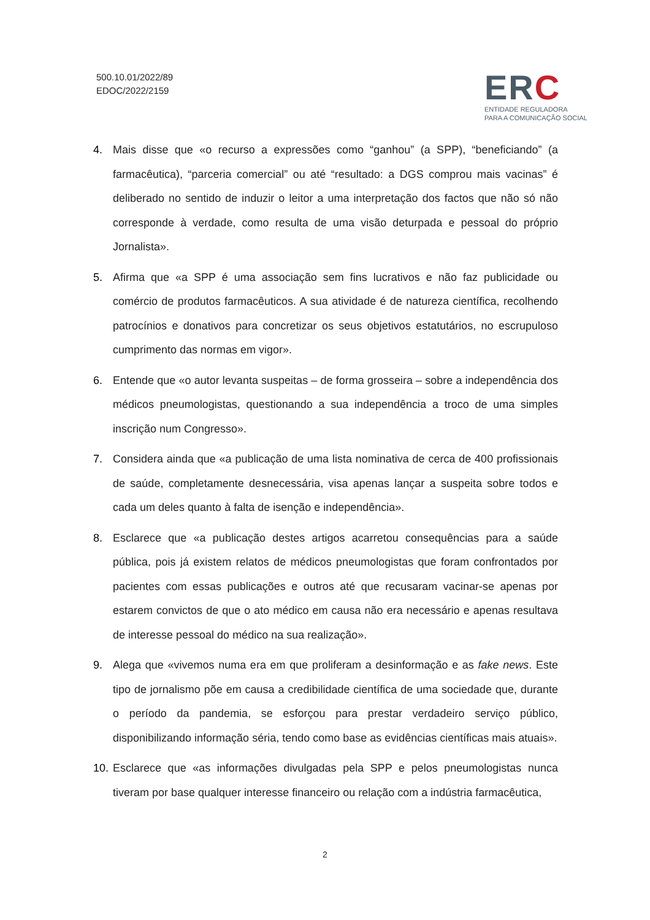500.10.01/2022/89
EDOC/2022/2159
ERC
ENTIDADE REGULADORA
PARA A COMUNICAÇÃO SOCIAL
4. Mais disse que «o recurso a expressões como “ganhou” (a SPP), “beneficiando” (a farmacêutica), “parceria comercial” ou até “resultado: a DGS comprou mais vacinas” é deliberado no sentido de induzir o leitor a uma interpretação dos factos que não só não corresponde à verdade, como resulta de uma visão deturpada e pessoal do próprio Jornalista».
5. Afirma que «a SPP é uma associação sem fins lucrativos e não faz publicidade ou comércio de produtos farmacêuticos. A sua atividade é de natureza científica, recolhendo patrocínios e donativos para concretizar os seus objetivos estatutários, no escrupuloso cumprimento das normas em vigor».
6. Entende que «o autor levanta suspeitas – de forma grosseira – sobre a independência dos médicos pneumologistas, questionando a sua independência a troco de uma simples inscrição num Congresso».
7. Considera ainda que «a publicação de uma lista nominativa de cerca de 400 profissionais de saúde, completamente desnecessária, visa apenas lançar a suspeita sobre todos e cada um deles quanto à falta de isenção e independência».
8. Esclarece que «a publicação destes artigos acarretou consequências para a saúde pública, pois já existem relatos de médicos pneumologistas que foram confrontados por pacientes com essas publicações e outros até que recusaram vacinar-se apenas por estarem convictos de que o ato médico em causa não era necessário e apenas resultava de interesse pessoal do médico na sua realização».
9. Alega que «vivemos numa era em que proliferam a desinformação e as fake news. Este tipo de jornalismo põe em causa a credibilidade científica de uma sociedade que, durante o período da pandemia, se esforçou para prestar verdadeiro serviço público, disponibilizando informação séria, tendo como base as evidências científicas mais atuais».
10.
Esclarece que «as informações divulgadas pela SPP e pelos pneumologistas nunca tiveram por base qualquer interesse financeiro ou relação com a indústria farmacêutica,
2